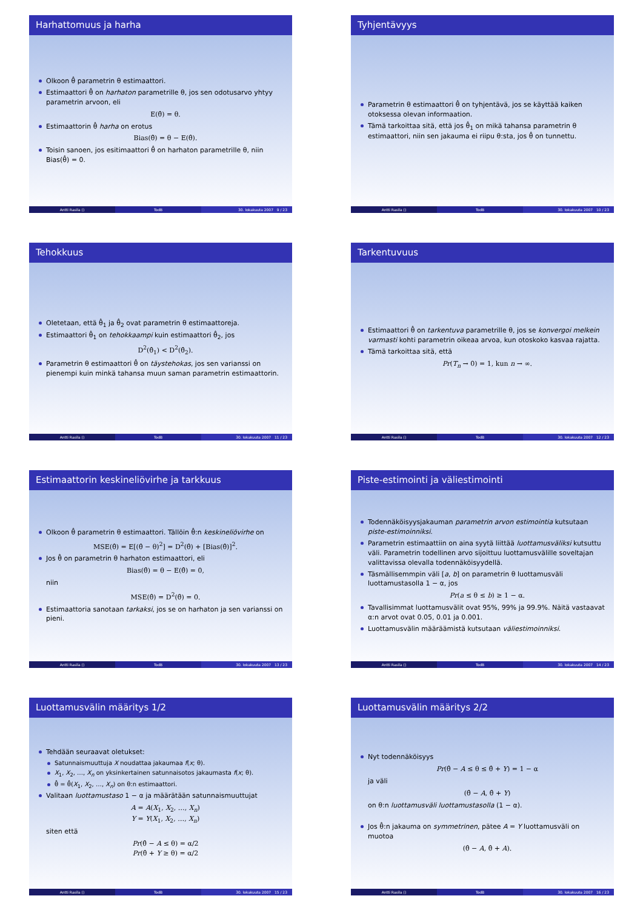Harhattomuus ja harha
Olkoon θ̂ parametrin θ estimaattori.
Estimaattori θ̂ on harhaton parametrille θ, jos sen odotusarvo yhtyy parametrin arvoon, eli
E(θ̂) = θ.
Estimaattorin θ̂ harha on erotus
Bias(θ̃) = θ − E(θ̂).
Toisin sanoen, jos esitimaattori θ̂ on harhaton parametrille θ, niin Bias(θ̂) = 0.
Antti Rasila () TodB 30. lokakuuta 2007 9 / 23
Tyhjentävyys
Parametrin θ estimaattori θ̂ on tyhjentävä, jos se käyttää kaiken otoksessa olevan informaation.
Tämä tarkoittaa sitä, että jos θ̂<sub>1</sub> on mikä tahansa parametrin θ estimaattori, niin sen jakauma ei riipu θ:sta, jos θ̂ on tunnettu.
Antti Rasila () TodB 30. lokakuuta 2007 10 / 23
Tehokkuus
Oletetaan, että θ̂<sub>1</sub> ja θ̂<sub>2</sub> ovat parametrin θ estimaattoreja.
Estimaattori θ̂<sub>1</sub> on tehokkaampi kuin estimaattori θ̂<sub>2</sub>, jos
D<sup>2</sup>(θ̂<sub>1</sub>) < D<sup>2</sup>(θ̂<sub>2</sub>).
Parametrin θ estimaattori θ̂ on täystehokas, jos sen varianssi on pienempi kuin minkä tahansa muun saman parametrin estimaattorin.
Antti Rasila () TodB 30. lokakuuta 2007 11 / 23
Tarkentuvuus
Estimaattori θ̂ on tarkentuva parametrille θ, jos se konvergoi melkein varmasti kohti parametrin oikeaa arvoa, kun otoskoko kasvaa rajatta.
Tämä tarkoittaa sitä, että
Pr(T<sub>n</sub> → 0) = 1, kun n → ∞.
Antti Rasila () TodB 30. lokakuuta 2007 12 / 23
Estimaattorin keskineliövirhe ja tarkkuus
Olkoon θ̂ parametrin θ estimaattori. Tällöin θ̂:n keskineliövirhe on
MSE(θ̂) = E[(θ̂ − θ)<sup>2</sup>] = D<sup>2</sup>(θ̂) + [Bias(θ̂)]<sup>2</sup>.
Jos θ̂ on parametrin θ harhaton estimaattori, eli
Bias(θ̂) = θ − E(θ̂) = 0,
niin
MSE(θ̂) = D<sup>2</sup>(θ̂) = 0.
Estimaattoria sanotaan tarkaksi, jos se on harhaton ja sen varianssi on pieni.
Antti Rasila () TodB 30. lokakuuta 2007 13 / 23
Piste-estimointi ja väliestimointi
Todennäköisyysjakauman parametrin arvon estimointia kutsutaan piste-estimoinniksi.
Parametrin estimaattiin on aina syytä liittää luottamusväliksi kutsuttu väli. Parametrin todellinen arvo sijoittuu luottamusvälille soveltajan valittavissa olevalla todennäköisyydellä.
Täsmällisemmpin väli [a, b] on parametrin θ luottamusväli luottamustasolla 1 − α, jos
Pr(a ≤ θ ≤ b) ≥ 1 − α.
Tavallisimmat luottamusvälit ovat 95%, 99% ja 99.9%. Näitä vastaavat α:n arvot ovat 0.05, 0.01 ja 0.001.
Luottamusvälin määräämistä kutsutaan väliestimoinniksi.
Antti Rasila () TodB 30. lokakuuta 2007 14 / 23
Luottamusvälin määritys 1/2
Tehdään seuraavat oletukset:
Satunnaismuuttuja X noudattaa jakaumaa f(x; θ).
X<sub>1</sub>, X<sub>2</sub>, …, X<sub>n</sub> on yksinkertainen satunnaisotos jakaumasta f(x; θ).
θ̂ = θ̂(X<sub>1</sub>, X<sub>2</sub>, …, X<sub>n</sub>) on θ:n estimaattori.
Valitaan luottamustaso 1 − α ja määrätään satunnaismuuttujat
A = A(X<sub>1</sub>, X<sub>2</sub>, …, X<sub>n</sub>)
Y = Y(X<sub>1</sub>, X<sub>2</sub>, …, X<sub>n</sub>)
siten että
Pr(θ̂ − A ≤ θ) = α/2
Pr(θ̂ + Y ≥ θ) = α/2
Antti Rasila () TodB 30. lokakuuta 2007 15 / 23
Luottamusvälin määritys 2/2
Nyt todennäköisyys
Pr(θ̂ − A ≤ θ ≤ θ̂ + Y) = 1 − α
ja väli
(θ̂ − A, θ̂ + Y)
on θ:n luottamusväli luottamustasolla (1 − α).
Jos θ̂:n jakauma on symmetrinen, pätee A = Y luottamusväli on muotoa
(θ̂ − A, θ̂ + A).
Antti Rasila () TodB 30. lokakuuta 2007 16 / 23